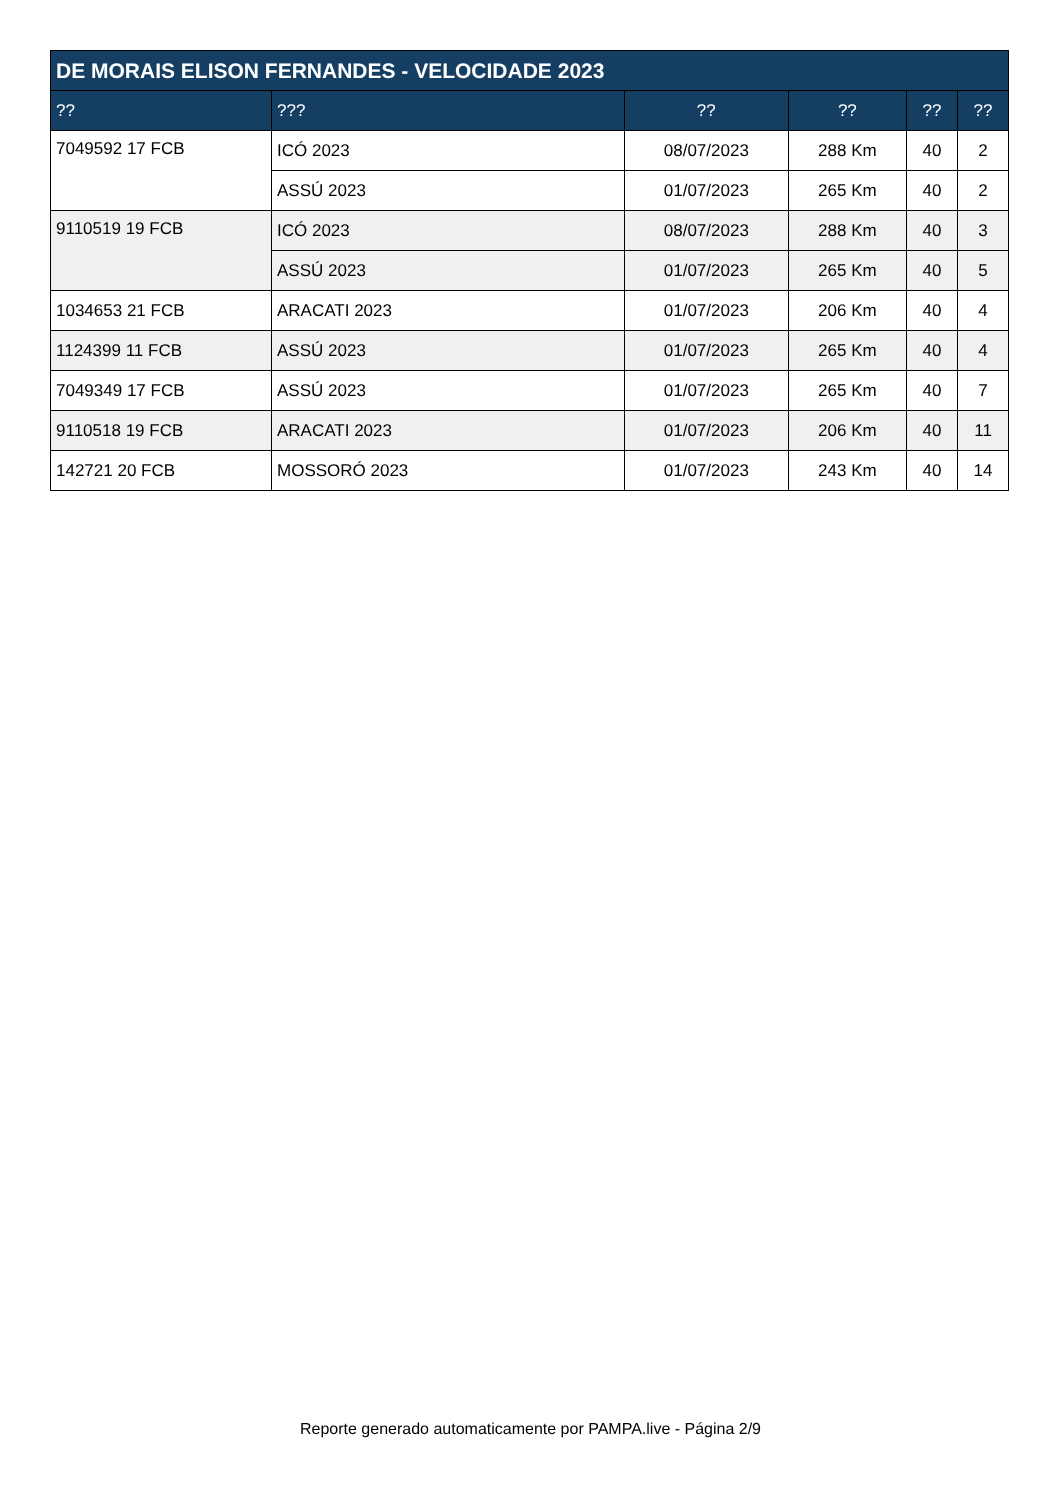| DE MORAIS ELISON FERNANDES - VELOCIDADE 2023 | | | | | |
| --- | --- | --- | --- | --- | --- |
| ?? | ??? | ?? | ?? | ?? | ?? |
| 7049592 17 FCB | ICÓ 2023 | 08/07/2023 | 288 Km | 40 | 2 |
| | ASSÚ 2023 | 01/07/2023 | 265 Km | 40 | 2 |
| 9110519 19 FCB | ICÓ 2023 | 08/07/2023 | 288 Km | 40 | 3 |
| | ASSÚ 2023 | 01/07/2023 | 265 Km | 40 | 5 |
| 1034653 21 FCB | ARACATI 2023 | 01/07/2023 | 206 Km | 40 | 4 |
| 1124399 11 FCB | ASSÚ 2023 | 01/07/2023 | 265 Km | 40 | 4 |
| 7049349 17 FCB | ASSÚ 2023 | 01/07/2023 | 265 Km | 40 | 7 |
| 9110518 19 FCB | ARACATI 2023 | 01/07/2023 | 206 Km | 40 | 11 |
| 142721 20 FCB | MOSSORÓ 2023 | 01/07/2023 | 243 Km | 40 | 14 |
Reporte generado automaticamente por PAMPA.live - Página 2/9